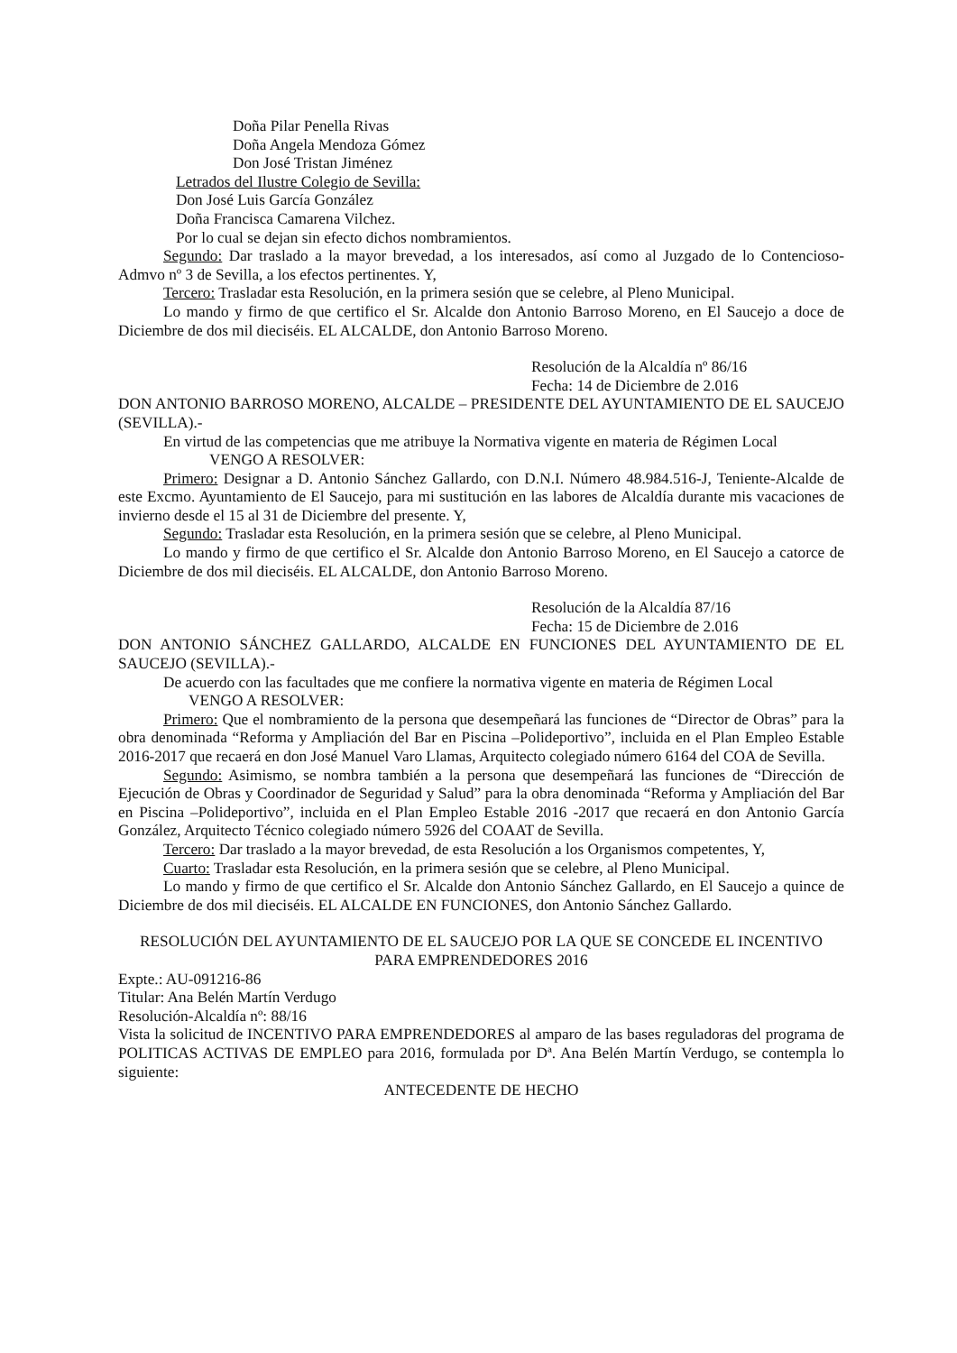Doña Pilar Penella Rivas
Doña Angela Mendoza Gómez
Don José Tristan Jiménez
Letrados del Ilustre Colegio de Sevilla:
Don José Luis García González
Doña Francisca Camarena Vilchez.
Por lo cual se dejan sin efecto dichos nombramientos.
Segundo: Dar traslado a la mayor brevedad, a los interesados, así como al Juzgado de lo Contencioso-Admvo nº 3 de Sevilla, a los efectos pertinentes. Y,
Tercero: Trasladar esta Resolución, en la primera sesión que se celebre, al Pleno Municipal.
Lo mando y firmo de que certifico el Sr. Alcalde don Antonio Barroso Moreno, en El Saucejo a doce de Diciembre de dos mil dieciséis. EL ALCALDE, don Antonio Barroso Moreno.
Resolución de la Alcaldía nº 86/16
Fecha: 14 de Diciembre de 2.016
DON ANTONIO BARROSO MORENO, ALCALDE – PRESIDENTE DEL AYUNTAMIENTO DE EL SAUCEJO (SEVILLA).-
En virtud de las competencias que me atribuye la Normativa vigente en materia de Régimen Local
VENGO A RESOLVER:
Primero: Designar a D. Antonio Sánchez Gallardo, con D.N.I. Número 48.984.516-J, Teniente-Alcalde de este Excmo. Ayuntamiento de El Saucejo, para mi sustitución en las labores de Alcaldía durante mis vacaciones de invierno desde el 15 al 31 de Diciembre del presente. Y,
Segundo: Trasladar esta Resolución, en la primera sesión que se celebre, al Pleno Municipal.
Lo mando y firmo de que certifico el Sr. Alcalde don Antonio Barroso Moreno, en El Saucejo a catorce de Diciembre de dos mil dieciséis. EL ALCALDE, don Antonio Barroso Moreno.
Resolución de la Alcaldía 87/16
Fecha: 15 de Diciembre de 2.016
DON ANTONIO SÁNCHEZ GALLARDO, ALCALDE EN FUNCIONES DEL AYUNTAMIENTO DE EL SAUCEJO (SEVILLA).-
De acuerdo con las facultades que me confiere la normativa vigente en materia de Régimen Local
VENGO A RESOLVER:
Primero: Que el nombramiento de la persona que desempeñará las funciones de “Director de Obras” para la obra denominada “Reforma y Ampliación del Bar en Piscina –Polideportivo”, incluida en el Plan Empleo Estable 2016-2017 que recaerá en don José Manuel Varo Llamas, Arquitecto colegiado número 6164 del COA de Sevilla.
Segundo: Asimismo, se nombra también a la persona que desempeñará las funciones de “Dirección de Ejecución de Obras y Coordinador de Seguridad y Salud” para la obra denominada “Reforma y Ampliación del Bar en Piscina –Polideportivo”, incluida en el Plan Empleo Estable 2016 -2017 que recaerá en don Antonio García González, Arquitecto Técnico colegiado número 5926 del COAAT de Sevilla.
Tercero: Dar traslado a la mayor brevedad, de esta Resolución a los Organismos competentes, Y,
Cuarto: Trasladar esta Resolución, en la primera sesión que se celebre, al Pleno Municipal.
Lo mando y firmo de que certifico el Sr. Alcalde don Antonio Sánchez Gallardo, en El Saucejo a quince de Diciembre de dos mil dieciséis. EL ALCALDE EN FUNCIONES, don Antonio Sánchez Gallardo.
RESOLUCIÓN DEL AYUNTAMIENTO DE EL SAUCEJO POR LA QUE SE CONCEDE EL INCENTIVO PARA EMPRENDEDORES 2016
Expte.: AU-091216-86
Titular: Ana Belén Martín Verdugo
Resolución-Alcaldía nº: 88/16
Vista la solicitud de INCENTIVO PARA EMPRENDEDORES al amparo de las bases reguladoras del programa de POLITICAS ACTIVAS DE EMPLEO para 2016, formulada por Dª. Ana Belén Martín Verdugo, se contempla lo siguiente:
ANTECEDENTE DE HECHO